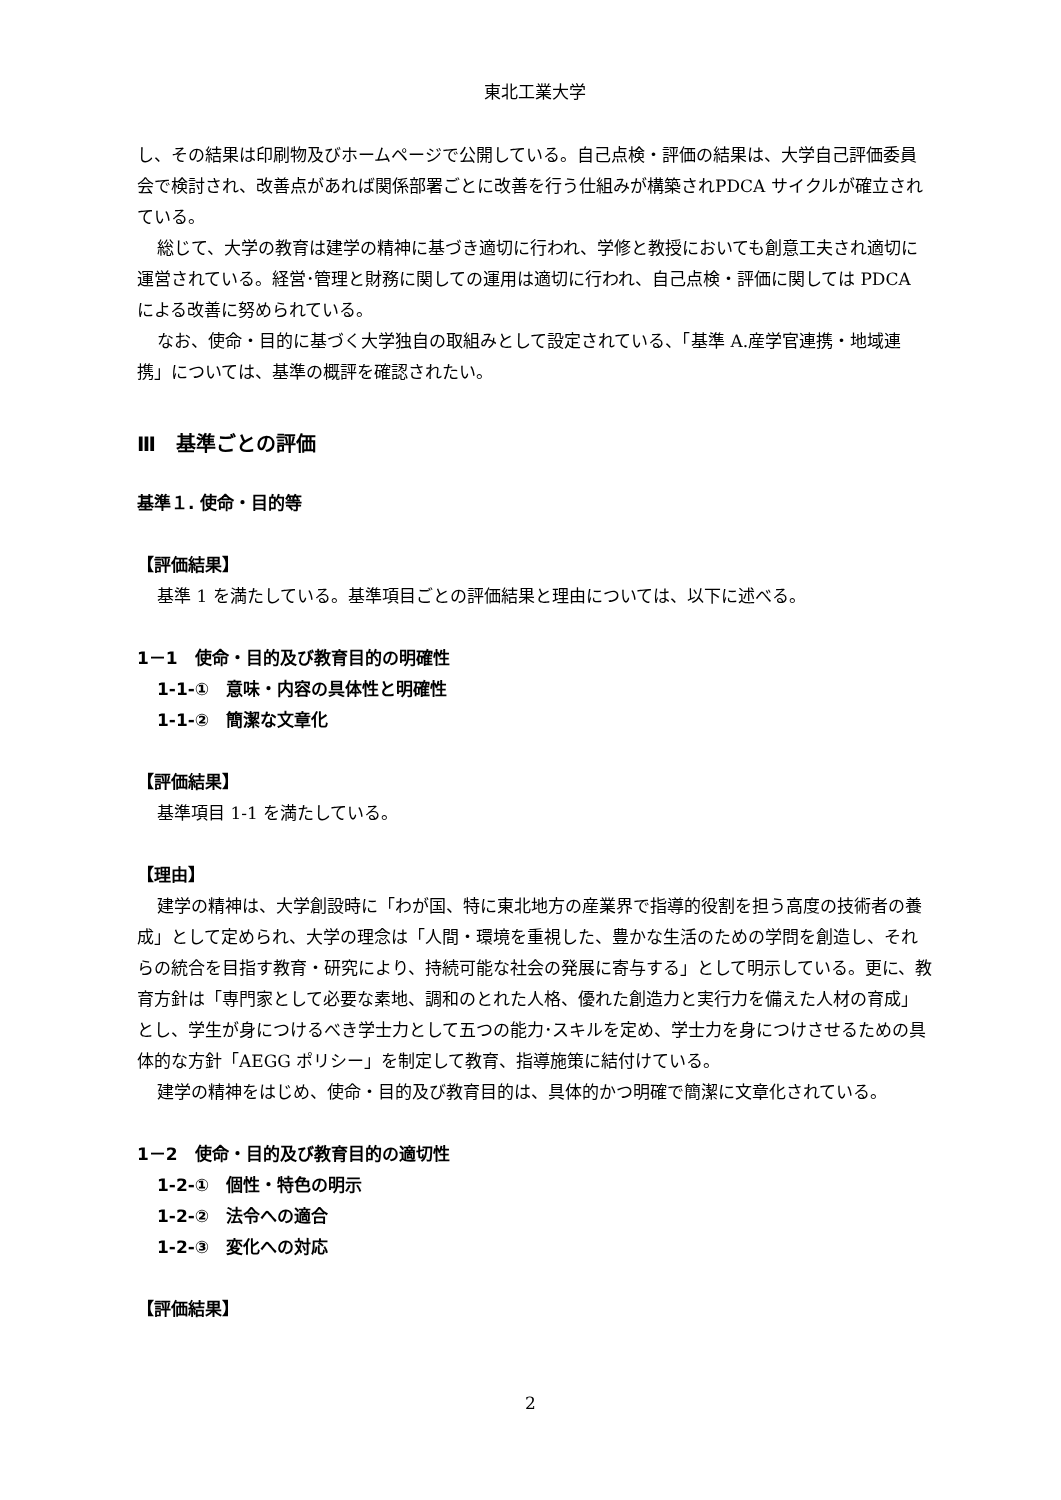東北工業大学
し、その結果は印刷物及びホームページで公開している。自己点検・評価の結果は、大学自己評価委員会で検討され、改善点があれば関係部署ごとに改善を行う仕組みが構築されPDCA サイクルが確立されている。
総じて、大学の教育は建学の精神に基づき適切に行われ、学修と教授においても創意工夫され適切に運営されている。経営･管理と財務に関しての運用は適切に行われ、自己点検・評価に関しては PDCA による改善に努められている。
なお、使命・目的に基づく大学独自の取組みとして設定されている、「基準 A.産学官連携・地域連携」については、基準の概評を確認されたい。
Ⅲ　基準ごとの評価
基準１. 使命・目的等
【評価結果】
基準 1 を満たしている。基準項目ごとの評価結果と理由については、以下に述べる。
1－1　使命・目的及び教育目的の明確性
1-1-①　意味・内容の具体性と明確性
1-1-②　簡潔な文章化
【評価結果】
基準項目 1-1 を満たしている。
【理由】
建学の精神は、大学創設時に「わが国、特に東北地方の産業界で指導的役割を担う高度の技術者の養成」として定められ、大学の理念は「人間・環境を重視した、豊かな生活のための学問を創造し、それらの統合を目指す教育・研究により、持続可能な社会の発展に寄与する」として明示している。更に、教育方針は「専門家として必要な素地、調和のとれた人格、優れた創造力と実行力を備えた人材の育成」とし、学生が身につけるべき学士力として五つの能力･スキルを定め、学士力を身につけさせるための具体的な方針「AEGG ポリシー」を制定して教育、指導施策に結付けている。
建学の精神をはじめ、使命・目的及び教育目的は、具体的かつ明確で簡潔に文章化されている。
1－2　使命・目的及び教育目的の適切性
1-2-①　個性・特色の明示
1-2-②　法令への適合
1-2-③　変化への対応
【評価結果】
2